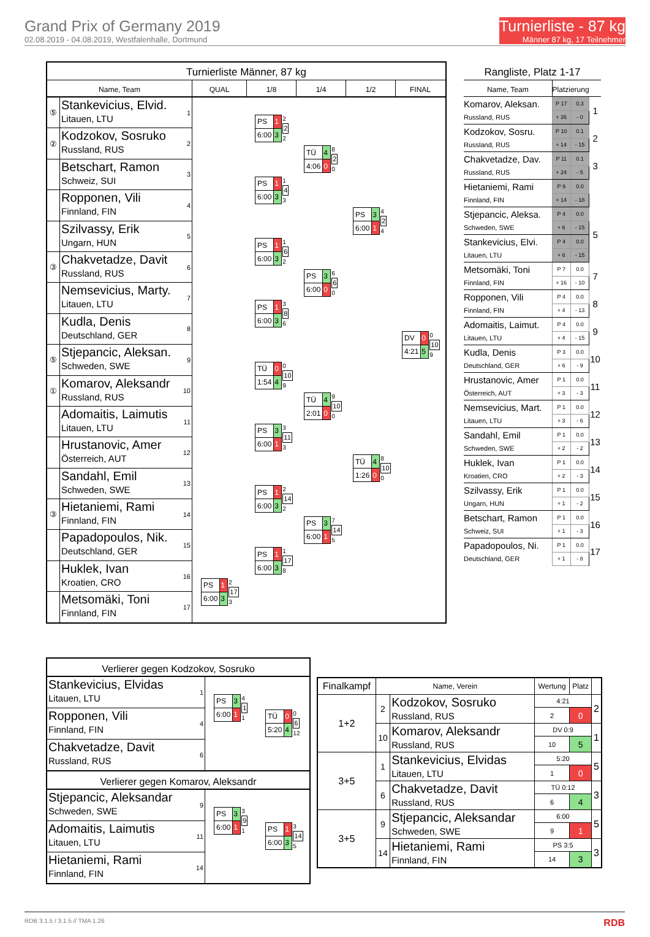Grand Prix of Germany 2019
02.08.2019 - 04.08.2019, Westfalenhalle, Dortmund
Turnierliste - 87 kg
Männer 87 kg, 17 Teilnehmer
Turnierliste Männer, 87 kg
Name, Team QUAL 1/8 1/4 1/2 FINAL
⑤
Stankevicius, Elvid.
Litauen, LTU
1
②
Kodzokov, Sosruko
Russland, RUS
2
Betschart, Ramon
Schweiz, SUI
3
Ropponen, Vili
Finnland, FIN
4
Szilvassy, Erik
Ungarn, HUN
5
③
Chakvetadze, Davit
Russland, RUS
6
Nemsevicius, Marty.
Litauen, LTU
7
Kudla, Denis
Deutschland, GER
8
⑤
Stjepancic, Aleksan.
Schweden, SWE
9
①
Komarov, Aleksandr
Russland, RUS
10
Adomaitis, Laimutis
Litauen, LTU
11
Hrustanovic, Amer
Österreich, AUT
12
Sandahl, Emil
Schweden, SWE
13
③
Hietaniemi, Rami
Finnland, FIN
14
Papadopoulos, Nik.
Deutschland, GER
15
Huklek, Ivan
Kroatien, CRO
16
Metsomäki, Toni
Finnland, FIN
17
| PS | 1 |
| 6:00 | 3 |
2
2
2
| PS | 1 |
| 6:00 | 3 |
1
4
3
| PS | 1 |
| 6:00 | 3 |
1
6
2
| PS | 1 |
| 6:00 | 3 |
3
8
6
| TÜ | 0 |
| 1:54 | 4 |
0
10
9
| PS | 3 |
| 6:00 | 1 |
3
11
3
| PS | 1 |
| 6:00 | 3 |
2
14
2
| PS | 1 |
| 6:00 | 3 |
1
17
8
| PS | 1 |
| 6:00 | 3 |
2
17
3
| TÜ | 4 |
| 4:06 | 0 |
8
2
0
| PS | 3 |
| 6:00 | 0 |
6
6
0
| TÜ | 4 |
| 2:01 | 0 |
9
10
0
| PS | 3 |
| 6:00 | 1 |
7
14
5
| PS | 3 |
| 6:00 | 1 |
4
2
4
| TÜ | 4 |
| 1:26 | 0 |
8
10
0
| DV | 0 |
| 4:21 | 5 |
0
10
9
Rangliste, Platz 1-17
| Name, Team | Platzierung | | |
| --- | --- | --- | --- |
| Komarov, Aleksan. | P 17 | 0.3 | 1 |
| Russland, RUS | + 35 | - 0 | |
| Kodzokov, Sosru. | P 10 | 0.1 | 2 |
| Russland, RUS | + 14 | - 15 | |
| Chakvetadze, Dav. | P 11 | 0.1 | 3 |
| Russland, RUS | + 24 | - 5 | |
| Hietaniemi, Rami | P 9 | 0.0 | |
| Finnland, FIN | + 14 | - 18 | |
| Stjepancic, Aleksa. | P 4 | 0.0 | 5 |
| Schweden, SWE | + 6 | - 15 | |
| Stankevicius, Elvi. | P 4 | 0.0 | |
| Litauen, LTU | + 6 | - 15 | |
| Metsomäki, Toni | P 7 | 0.0 | 7 |
| Finnland, FIN | + 16 | - 10 | |
| Ropponen, Vili | P 4 | 0.0 | 8 |
| Finnland, FIN | + 4 | - 13 | |
| Adomaitis, Laimut. | P 4 | 0.0 | 9 |
| Litauen, LTU | + 4 | - 15 | |
| Kudla, Denis | P 3 | 0.0 | 10 |
| Deutschland, GER | + 6 | - 9 | |
| Hrustanovic, Amer | P 1 | 0.0 | 11 |
| Österreich, AUT | + 3 | - 3 | |
| Nemsevicius, Mart. | P 1 | 0.0 | 12 |
| Litauen, LTU | + 3 | - 6 | |
| Sandahl, Emil | P 1 | 0.0 | 13 |
| Schweden, SWE | + 2 | - 2 | |
| Huklek, Ivan | P 1 | 0.0 | 14 |
| Kroatien, CRO | + 2 | - 3 | |
| Szilvassy, Erik | P 1 | 0.0 | 15 |
| Ungarn, HUN | + 1 | - 2 | |
| Betschart, Ramon | P 1 | 0.0 | 16 |
| Schweiz, SUI | + 1 | - 3 | |
| Papadopoulos, Ni. | P 1 | 0.0 | 17 |
| Deutschland, GER | + 1 | - 8 | |
Verlierer gegen Kodzokov, Sosruko
Stankevicius, Elvidas
Litauen, LTU
1
Ropponen, Vili
Finnland, FIN
4
Chakvetadze, Davit
Russland, RUS
6
| PS | 3 |
| 6:00 | 1 |
4
1
1
| TÜ | 0 |
| 5:20 | 4 |
0
6
12
Verlierer gegen Komarov, Aleksandr
Stjepancic, Aleksandar
Schweden, SWE
9
Adomaitis, Laimutis
Litauen, LTU
11
Hietaniemi, Rami
Finnland, FIN
14
| PS | 3 |
| 6:00 | 1 |
3
9
1
| PS | 1 |
| 6:00 | 3 |
3
14
5
| Finalkampf | Name, Verein | | Wertung | Platz | |
| --- | --- | --- | --- | --- | --- |
| 1+2 | 2 | Kodzokov, Sosruko Russland, RUS | 4:21 | | 2 |
| | | | 2 | 0 | |
| | 10 | Komarov, Aleksandr Russland, RUS | DV 0:9 | | 1 |
| | | | 10 | 5 | |
| 3+5 | 1 | Stankevicius, Elvidas Litauen, LTU | 5:20 | | 5 |
| | | | 1 | 0 | |
| | 6 | Chakvetadze, Davit Russland, RUS | TÜ 0:12 | | 3 |
| | | | 6 | 4 | |
| 3+5 | 9 | Stjepancic, Aleksandar Schweden, SWE | 6:00 | | 5 |
| | | | 9 | 1 | |
| | 14 | Hietaniemi, Rami Finnland, FIN | PS 3:5 | | 3 |
| | | | 14 | 3 | |
RDB 3.1.5 / 3.1.5 // TMA 1.26 RDB